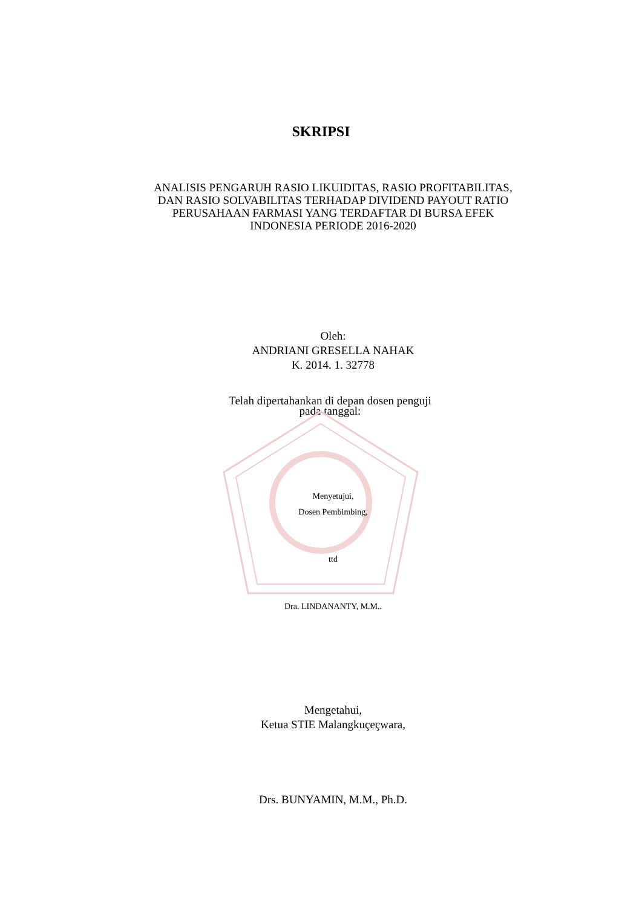SKRIPSI
ANALISIS PENGARUH RASIO LIKUIDITAS, RASIO PROFITABILITAS,
DAN RASIO SOLVABILITAS TERHADAP DIVIDEND PAYOUT RATIO
PERUSAHAAN FARMASI YANG TERDAFTAR DI BURSA EFEK
INDONESIA PERIODE 2016-2020
Oleh:
ANDRIANI GRESELLA NAHAK
K. 2014. 1. 32778
Telah dipertahankan di depan dosen penguji
pada tanggal:
Menyetujui,
Dosen Pembimbing,
ttd
Dra. LINDANANTY, M.M..
Mengetahui,
Ketua STIE Malangkuçeçwara,
Drs. BUNYAMIN, M.M., Ph.D.